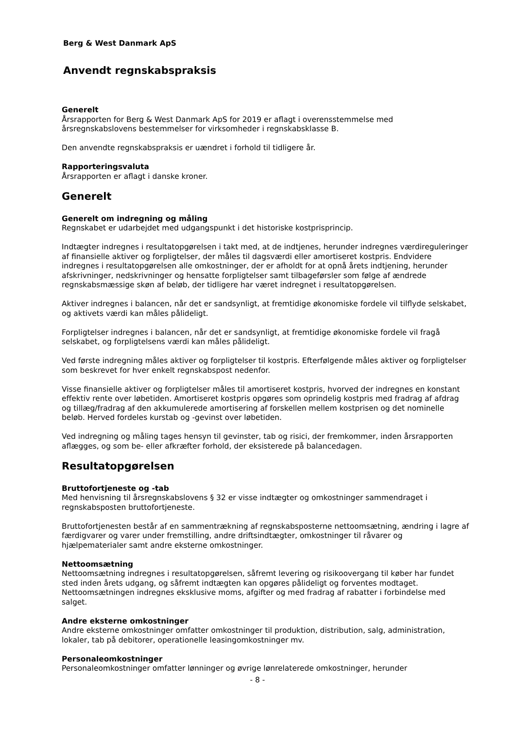Berg & West Danmark ApS
Anvendt regnskabspraksis
Generelt
Årsrapporten for Berg & West Danmark ApS for 2019 er aflagt i overensstemmelse med årsregnskabslovens bestemmelser for virksomheder i regnskabsklasse B.
Den anvendte regnskabspraksis er uændret i forhold til tidligere år.
Rapporteringsvaluta
Årsrapporten er aflagt i danske kroner.
Generelt
Generelt om indregning og måling
Regnskabet er udarbejdet med udgangspunkt i det historiske kostprisprincip.
Indtægter indregnes i resultatopgørelsen i takt med, at de indtjenes, herunder indregnes værdireguleringer af finansielle aktiver og forpligtelser, der måles til dagsværdi eller amortiseret kostpris. Endvidere indregnes i resultatopgørelsen alle omkostninger, der er afholdt for at opnå årets indtjening, herunder afskrivninger, nedskrivninger og hensatte forpligtelser samt tilbageførsler som følge af ændrede regnskabsmæssige skøn af beløb, der tidligere har været indregnet i resultatopgørelsen.
Aktiver indregnes i balancen, når det er sandsynligt, at fremtidige økonomiske fordele vil tilflyde selskabet, og aktivets værdi kan måles pålideligt.
Forpligtelser indregnes i balancen, når det er sandsynligt, at fremtidige økonomiske fordele vil fragå selskabet, og forpligtelsens værdi kan måles pålideligt.
Ved første indregning måles aktiver og forpligtelser til kostpris. Efterfølgende måles aktiver og forpligtelser som beskrevet for hver enkelt regnskabspost nedenfor.
Visse finansielle aktiver og forpligtelser måles til amortiseret kostpris, hvorved der indregnes en konstant effektiv rente over løbetiden. Amortiseret kostpris opgøres som oprindelig kostpris med fradrag af afdrag og tillæg/fradrag af den akkumulerede amortisering af forskellen mellem kostprisen og det nominelle beløb. Herved fordeles kurstab og -gevinst over løbetiden.
Ved indregning og måling tages hensyn til gevinster, tab og risici, der fremkommer, inden årsrapporten aflægges, og som be- eller afkræfter forhold, der eksisterede på balancedagen.
Resultatopgørelsen
Bruttofortjeneste og -tab
Med henvisning til årsregnskabslovens § 32 er visse indtægter og omkostninger sammendraget i regnskabsposten bruttofortjeneste.
Bruttofortjenesten består af en sammentrækning af regnskabsposterne nettoomsætning, ændring i lagre af færdigvarer og varer under fremstilling, andre driftsindtægter, omkostninger til råvarer og hjælpematerialer samt andre eksterne omkostninger.
Nettoomsætning
Nettoomsætning indregnes i resultatopgørelsen, såfremt levering og risikoovergang til køber har fundet sted inden årets udgang, og såfremt indtægten kan opgøres pålideligt og forventes modtaget. Nettoomsætningen indregnes eksklusive moms, afgifter og med fradrag af rabatter i forbindelse med salget.
Andre eksterne omkostninger
Andre eksterne omkostninger omfatter omkostninger til produktion, distribution, salg, administration, lokaler, tab på debitorer, operationelle leasingomkostninger mv.
Personaleomkostninger
Personaleomkostninger omfatter lønninger og øvrige lønrelaterede omkostninger, herunder
- 8 -